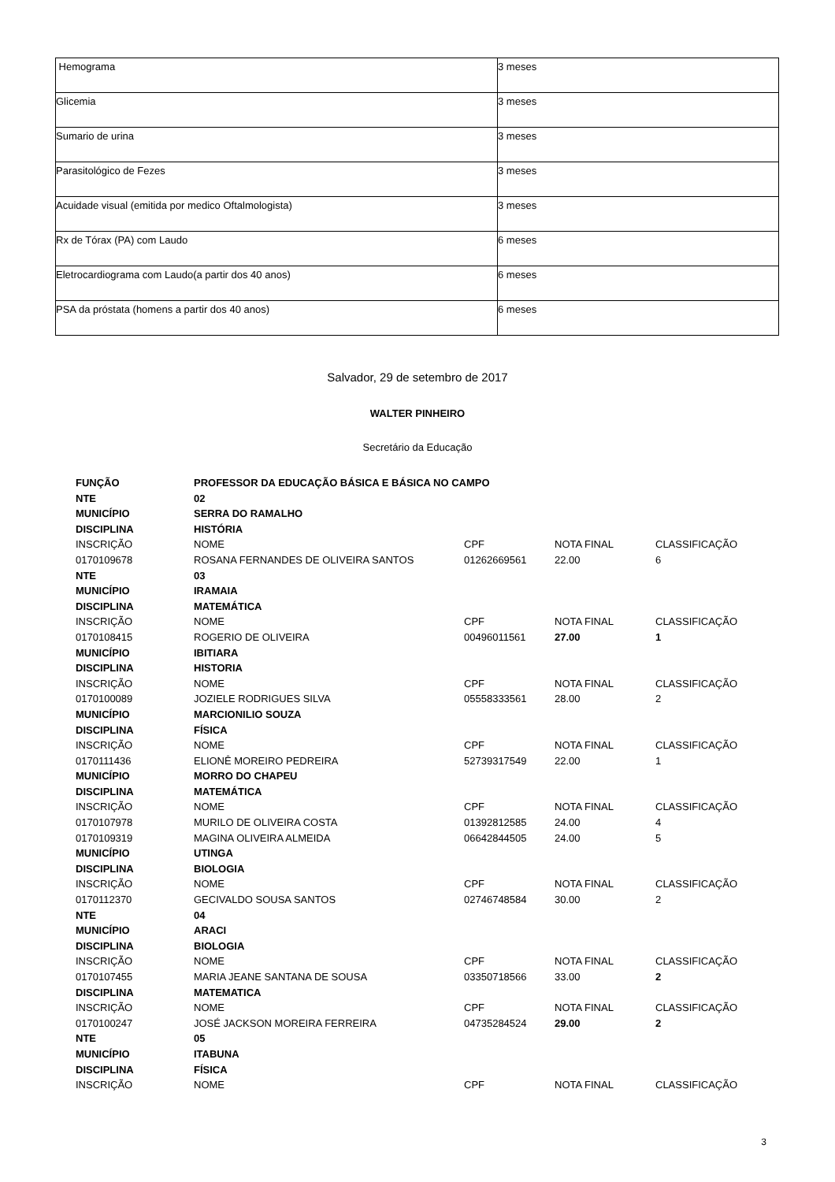| Hemograma | 3 meses |
| Glicemia | 3 meses |
| Sumario de urina | 3 meses |
| Parasitológico de Fezes | 3 meses |
| Acuidade visual (emitida por medico Oftalmologista) | 3 meses |
| Rx de Tórax (PA) com Laudo | 6 meses |
| Eletrocardiograma com Laudo(a partir dos 40 anos) | 6 meses |
| PSA da próstata (homens a partir dos 40 anos) | 6 meses |
Salvador, 29 de setembro de 2017
WALTER PINHEIRO
Secretário da Educação
| FUNÇÃO | PROFESSOR DA EDUCAÇÃO BÁSICA E BÁSICA NO CAMPO | | | |
| NTE | 02 | | | |
| MUNICÍPIO | SERRA DO RAMALHO | | | |
| DISCIPLINA | HISTÓRIA | | | |
| INSCRIÇÃO | NOME | CPF | NOTA FINAL | CLASSIFICAÇÃO |
| 0170109678 | ROSANA FERNANDES DE OLIVEIRA SANTOS | 01262669561 | 22.00 | 6 |
| NTE | 03 | | | |
| MUNICÍPIO | IRAMAIA | | | |
| DISCIPLINA | MATEMÁTICA | | | |
| INSCRIÇÃO | NOME | CPF | NOTA FINAL | CLASSIFICAÇÃO |
| 0170108415 | ROGERIO DE OLIVEIRA | 00496011561 | 27.00 | 1 |
| MUNICÍPIO | IBITIARA | | | |
| DISCIPLINA | HISTORIA | | | |
| INSCRIÇÃO | NOME | CPF | NOTA FINAL | CLASSIFICAÇÃO |
| 0170100089 | JOZIELE RODRIGUES SILVA | 05558333561 | 28.00 | 2 |
| MUNICÍPIO | MARCIONILIO SOUZA | | | |
| DISCIPLINA | FÍSICA | | | |
| INSCRIÇÃO | NOME | CPF | NOTA FINAL | CLASSIFICAÇÃO |
| 0170111436 | ELIONÊ MOREIRO PEDREIRA | 52739317549 | 22.00 | 1 |
| MUNICÍPIO | MORRO DO CHAPEU | | | |
| DISCIPLINA | MATEMÁTICA | | | |
| INSCRIÇÃO | NOME | CPF | NOTA FINAL | CLASSIFICAÇÃO |
| 0170107978 | MURILO DE OLIVEIRA COSTA | 01392812585 | 24.00 | 4 |
| 0170109319 | MAGINA OLIVEIRA ALMEIDA | 06642844505 | 24.00 | 5 |
| MUNICÍPIO | UTINGA | | | |
| DISCIPLINA | BIOLOGIA | | | |
| INSCRIÇÃO | NOME | CPF | NOTA FINAL | CLASSIFICAÇÃO |
| 0170112370 | GECIVALDO SOUSA SANTOS | 02746748584 | 30.00 | 2 |
| NTE | 04 | | | |
| MUNICÍPIO | ARACI | | | |
| DISCIPLINA | BIOLOGIA | | | |
| INSCRIÇÃO | NOME | CPF | NOTA FINAL | CLASSIFICAÇÃO |
| 0170107455 | MARIA JEANE SANTANA DE SOUSA | 03350718566 | 33.00 | 2 |
| DISCIPLINA | MATEMATICA | | | |
| INSCRIÇÃO | NOME | CPF | NOTA FINAL | CLASSIFICAÇÃO |
| 0170100247 | JOSÉ JACKSON MOREIRA FERREIRA | 04735284524 | 29.00 | 2 |
| NTE | 05 | | | |
| MUNICÍPIO | ITABUNA | | | |
| DISCIPLINA | FÍSICA | | | |
| INSCRIÇÃO | NOME | CPF | NOTA FINAL | CLASSIFICAÇÃO |
3